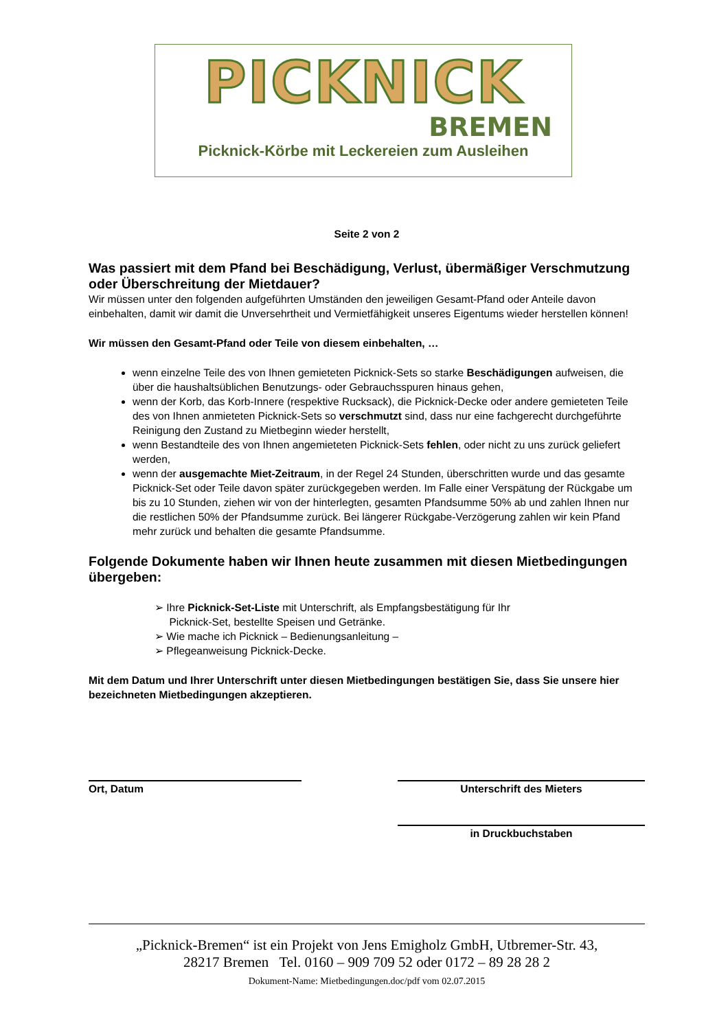PICKNICK
BREMEN
Picknick-Körbe mit Leckereien zum Ausleihen
Seite 2 von 2
Was passiert mit dem Pfand bei Beschädigung, Verlust, übermäßiger Verschmutzung oder Überschreitung der Mietdauer?
Wir müssen unter den folgenden aufgeführten Umständen den jeweiligen Gesamt-Pfand oder Anteile davon einbehalten, damit wir damit die Unversehrtheit und Vermietfähigkeit unseres Eigentums wieder herstellen können!
Wir müssen den Gesamt-Pfand oder Teile von diesem einbehalten, …
wenn einzelne Teile des von Ihnen gemieteten Picknick-Sets so starke Beschädigungen aufweisen, die über die haushaltsüblichen Benutzungs- oder Gebrauchsspuren hinaus gehen,
wenn der Korb, das Korb-Innere (respektive Rucksack), die Picknick-Decke oder andere gemieteten Teile des von Ihnen anmieteten Picknick-Sets so verschmutzt sind, dass nur eine fachgerecht durchgeführte Reinigung den Zustand zu Mietbeginn wieder herstellt,
wenn Bestandteile des von Ihnen angemieteten Picknick-Sets fehlen, oder nicht zu uns zurück geliefert werden,
wenn der ausgemachte Miet-Zeitraum, in der Regel 24 Stunden, überschritten wurde und das gesamte Picknick-Set oder Teile davon später zurückgegeben werden. Im Falle einer Verspätung der Rückgabe um bis zu 10 Stunden, ziehen wir von der hinterlegten, gesamten Pfandsumme 50% ab und zahlen Ihnen nur die restlichen 50% der Pfandsumme zurück. Bei längerer Rückgabe-Verzögerung zahlen wir kein Pfand mehr zurück und behalten die gesamte Pfandsumme.
Folgende Dokumente haben wir Ihnen heute zusammen mit diesen Mietbedingungen übergeben:
➢ Ihre Picknick-Set-Liste mit Unterschrift, als Empfangsbestätigung für Ihr
Picknick-Set, bestellte Speisen und Getränke.
➢ Wie mache ich Picknick – Bedienungsanleitung –
➢ Pflegeanweisung Picknick-Decke.
Mit dem Datum und Ihrer Unterschrift unter diesen Mietbedingungen bestätigen Sie, dass Sie unsere hier bezeichneten Mietbedingungen akzeptieren.
Ort, Datum Unterschrift des Mieters
in Druckbuchstaben
„Picknick-Bremen“ ist ein Projekt von Jens Emigholz GmbH, Utbremer-Str. 43,
28217 Bremen Tel. 0160 – 909 709 52 oder 0172 – 89 28 28 2
Dokument-Name: Mietbedingungen.doc/pdf vom 02.07.2015